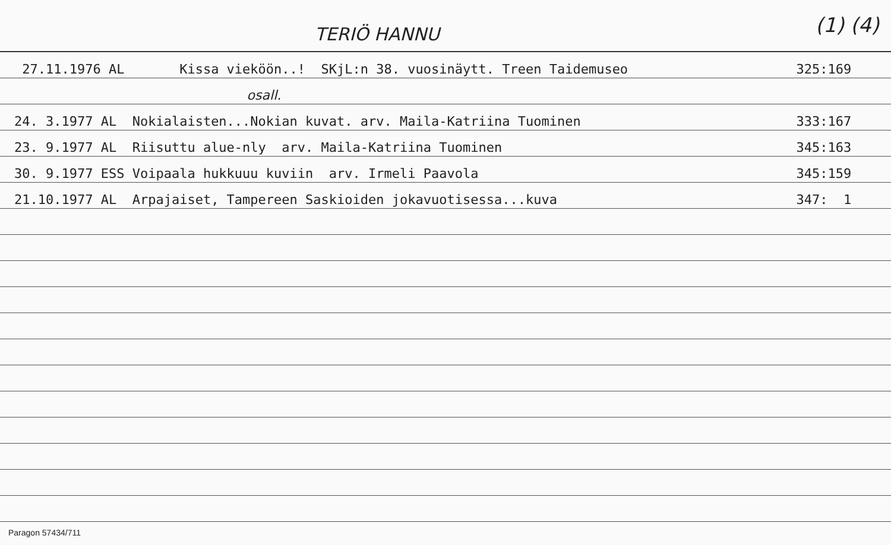TERIÖ HANNU (1) (4)
27.11.1976 AL Kissa vieköön..! SKjL:n 38. vuosinäytt. Treen Taidemuseo 325:169
osall.
24. 3.1977 AL Nokialaisten...Nokian kuvat. arv. Maila-Katriina Tuominen 333:167
23. 9.1977 AL Riisuttu alue-nly arv. Maila-Katriina Tuominen 345:163
30. 9.1977 ESS Voipaala hukkuuu kuviin arv. Irmeli Paavola 345:159
21.10.1977 AL Arpajaiset, Tampereen Saskioiden jokavuotisessa...kuva 347: 1
Paragon 57434/711